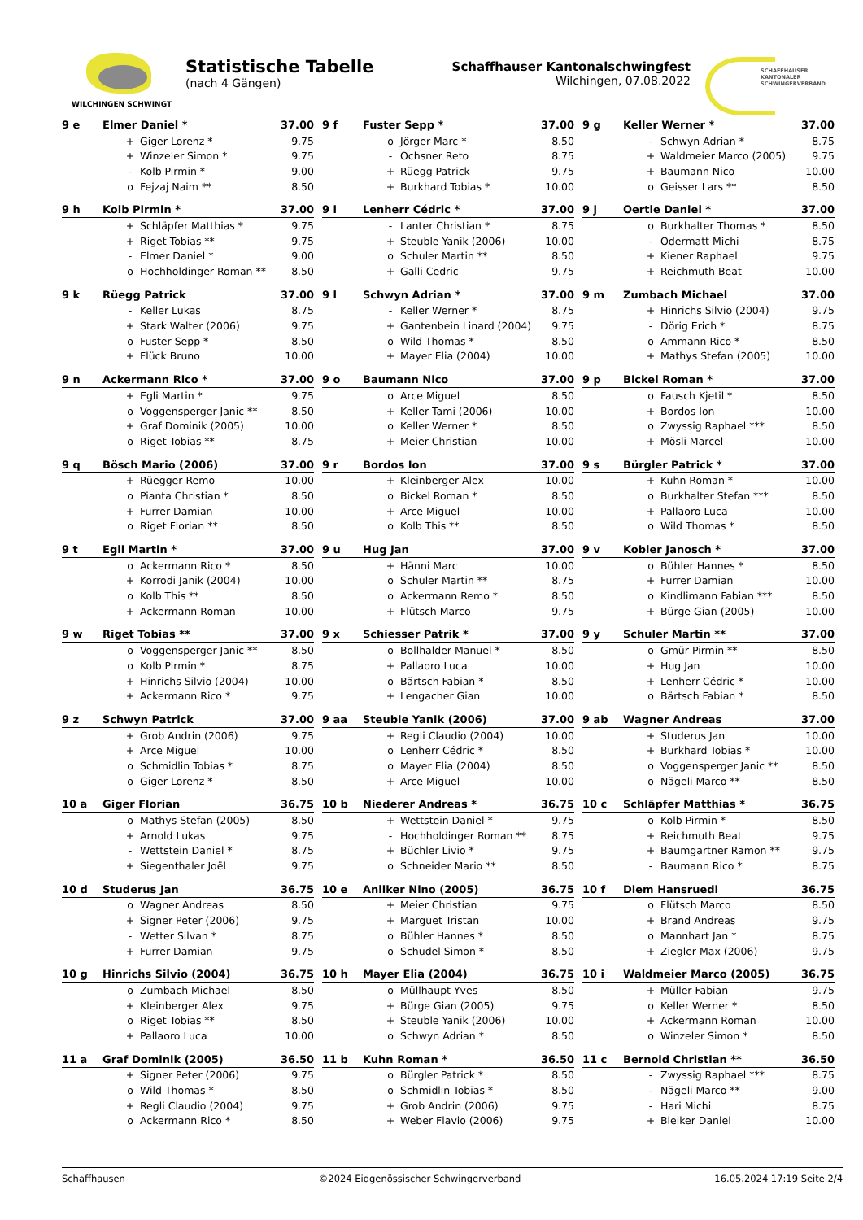WILCHINGEN SCHWINGT
Statistische Tabelle
(nach 4 Gängen)
Schaffhauser Kantonalschwingfest
Wilchingen, 07.08.2022
SCHAFFHAUSER KANTONALER
SCHWINGERVERBAND
| 9 e | Elmer Daniel * | | 37.00 |
| --- | --- | --- | --- |
| | + | Giger Lorenz * | 9.75 |
| | + | Winzeler Simon * | 9.75 |
| | - | Kolb Pirmin * | 9.00 |
| | o | Fejzaj Naim ** | 8.50 |
| 9 f | Fuster Sepp * | | 37.00 |
| --- | --- | --- | --- |
| | o | Jörger Marc * | 8.50 |
| | - | Ochsner Reto | 8.75 |
| | + | Rüegg Patrick | 9.75 |
| | + | Burkhard Tobias * | 10.00 |
| 9 g | Keller Werner * | | 37.00 |
| --- | --- | --- | --- |
| | - | Schwyn Adrian * | 8.75 |
| | + | Waldmeier Marco (2005) | 9.75 |
| | + | Baumann Nico | 10.00 |
| | o | Geisser Lars ** | 8.50 |
| 9 h | Kolb Pirmin * | | 37.00 |
| --- | --- | --- | --- |
| | + | Schläpfer Matthias * | 9.75 |
| | + | Riget Tobias ** | 9.75 |
| | - | Elmer Daniel * | 9.00 |
| | o | Hochholdinger Roman ** | 8.50 |
| 9 i | Lenherr Cédric * | | 37.00 |
| --- | --- | --- | --- |
| | - | Lanter Christian * | 8.75 |
| | + | Steuble Yanik (2006) | 10.00 |
| | o | Schuler Martin ** | 8.50 |
| | + | Galli Cedric | 9.75 |
| 9 j | Oertle Daniel * | | 37.00 |
| --- | --- | --- | --- |
| | o | Burkhalter Thomas * | 8.50 |
| | - | Odermatt Michi | 8.75 |
| | + | Kiener Raphael | 9.75 |
| | + | Reichmuth Beat | 10.00 |
| 9 k | Rüegg Patrick | | 37.00 |
| --- | --- | --- | --- |
| | - | Keller Lukas | 8.75 |
| | + | Stark Walter (2006) | 9.75 |
| | o | Fuster Sepp * | 8.50 |
| | + | Flück Bruno | 10.00 |
| 9 l | Schwyn Adrian * | | 37.00 |
| --- | --- | --- | --- |
| | - | Keller Werner * | 8.75 |
| | + | Gantenbein Linard (2004) | 9.75 |
| | o | Wild Thomas * | 8.50 |
| | + | Mayer Elia (2004) | 10.00 |
| 9 m | Zumbach Michael | | 37.00 |
| --- | --- | --- | --- |
| | + | Hinrichs Silvio (2004) | 9.75 |
| | - | Dörig Erich * | 8.75 |
| | o | Ammann Rico * | 8.50 |
| | + | Mathys Stefan (2005) | 10.00 |
| 9 n | Ackermann Rico * | | 37.00 |
| --- | --- | --- | --- |
| | + | Egli Martin * | 9.75 |
| | o | Voggensperger Janic ** | 8.50 |
| | + | Graf Dominik (2005) | 10.00 |
| | o | Riget Tobias ** | 8.75 |
| 9 o | Baumann Nico | | 37.00 |
| --- | --- | --- | --- |
| | o | Arce Miguel | 8.50 |
| | + | Keller Tami (2006) | 10.00 |
| | o | Keller Werner * | 8.50 |
| | + | Meier Christian | 10.00 |
| 9 p | Bickel Roman * | | 37.00 |
| --- | --- | --- | --- |
| | o | Fausch Kjetil * | 8.50 |
| | + | Bordos Ion | 10.00 |
| | o | Zwyssig Raphael *** | 8.50 |
| | + | Mösli Marcel | 10.00 |
| 9 q | Bösch Mario (2006) | | 37.00 |
| --- | --- | --- | --- |
| | + | Rüegger Remo | 10.00 |
| | o | Pianta Christian * | 8.50 |
| | + | Furrer Damian | 10.00 |
| | o | Riget Florian ** | 8.50 |
| 9 r | Bordos Ion | | 37.00 |
| --- | --- | --- | --- |
| | + | Kleinberger Alex | 10.00 |
| | o | Bickel Roman * | 8.50 |
| | + | Arce Miguel | 10.00 |
| | o | Kolb This ** | 8.50 |
| 9 s | Bürgler Patrick * | | 37.00 |
| --- | --- | --- | --- |
| | + | Kuhn Roman * | 10.00 |
| | o | Burkhalter Stefan *** | 8.50 |
| | + | Pallaoro Luca | 10.00 |
| | o | Wild Thomas * | 8.50 |
| 9 t | Egli Martin * | | 37.00 |
| --- | --- | --- | --- |
| | o | Ackermann Rico * | 8.50 |
| | + | Korrodi Janik (2004) | 10.00 |
| | o | Kolb This ** | 8.50 |
| | + | Ackermann Roman | 10.00 |
| 9 u | Hug Jan | | 37.00 |
| --- | --- | --- | --- |
| | + | Hänni Marc | 10.00 |
| | o | Schuler Martin ** | 8.75 |
| | o | Ackermann Remo * | 8.50 |
| | + | Flütsch Marco | 9.75 |
| 9 v | Kobler Janosch * | | 37.00 |
| --- | --- | --- | --- |
| | o | Bühler Hannes * | 8.50 |
| | + | Furrer Damian | 10.00 |
| | o | Kindlimann Fabian *** | 8.50 |
| | + | Bürge Gian (2005) | 10.00 |
| 9 w | Riget Tobias ** | | 37.00 |
| --- | --- | --- | --- |
| | o | Voggensperger Janic ** | 8.50 |
| | o | Kolb Pirmin * | 8.75 |
| | + | Hinrichs Silvio (2004) | 10.00 |
| | + | Ackermann Rico * | 9.75 |
| 9 x | Schiesser Patrik * | | 37.00 |
| --- | --- | --- | --- |
| | o | Bollhalder Manuel * | 8.50 |
| | + | Pallaoro Luca | 10.00 |
| | o | Bärtsch Fabian * | 8.50 |
| | + | Lengacher Gian | 10.00 |
| 9 y | Schuler Martin ** | | 37.00 |
| --- | --- | --- | --- |
| | o | Gmür Pirmin ** | 8.50 |
| | + | Hug Jan | 10.00 |
| | + | Lenherr Cédric * | 10.00 |
| | o | Bärtsch Fabian * | 8.50 |
| 9 z | Schwyn Patrick | | 37.00 |
| --- | --- | --- | --- |
| | + | Grob Andrin (2006) | 9.75 |
| | + | Arce Miguel | 10.00 |
| | o | Schmidlin Tobias * | 8.75 |
| | o | Giger Lorenz * | 8.50 |
| 9 aa | Steuble Yanik (2006) | | 37.00 |
| --- | --- | --- | --- |
| | + | Regli Claudio (2004) | 10.00 |
| | o | Lenherr Cédric * | 8.50 |
| | o | Mayer Elia (2004) | 8.50 |
| | + | Arce Miguel | 10.00 |
| 9 ab | Wagner Andreas | | 37.00 |
| --- | --- | --- | --- |
| | + | Studerus Jan | 10.00 |
| | + | Burkhard Tobias * | 10.00 |
| | o | Voggensperger Janic ** | 8.50 |
| | o | Nägeli Marco ** | 8.50 |
| 10 a | Giger Florian | | 36.75 |
| --- | --- | --- | --- |
| | o | Mathys Stefan (2005) | 8.50 |
| | + | Arnold Lukas | 9.75 |
| | - | Wettstein Daniel * | 8.75 |
| | + | Siegenthaler Joël | 9.75 |
| 10 b | Niederer Andreas * | | 36.75 |
| --- | --- | --- | --- |
| | + | Wettstein Daniel * | 9.75 |
| | - | Hochholdinger Roman ** | 8.75 |
| | + | Büchler Livio * | 9.75 |
| | o | Schneider Mario ** | 8.50 |
| 10 c | Schläpfer Matthias * | | 36.75 |
| --- | --- | --- | --- |
| | o | Kolb Pirmin * | 8.50 |
| | + | Reichmuth Beat | 9.75 |
| | + | Baumgartner Ramon ** | 9.75 |
| | - | Baumann Rico * | 8.75 |
| 10 d | Studerus Jan | | 36.75 |
| --- | --- | --- | --- |
| | o | Wagner Andreas | 8.50 |
| | + | Signer Peter (2006) | 9.75 |
| | - | Wetter Silvan * | 8.75 |
| | + | Furrer Damian | 9.75 |
| 10 e | Anliker Nino (2005) | | 36.75 |
| --- | --- | --- | --- |
| | + | Meier Christian | 9.75 |
| | + | Marguet Tristan | 10.00 |
| | o | Bühler Hannes * | 8.50 |
| | o | Schudel Simon * | 8.50 |
| 10 f | Diem Hansruedi | | 36.75 |
| --- | --- | --- | --- |
| | o | Flütsch Marco | 8.50 |
| | + | Brand Andreas | 9.75 |
| | o | Mannhart Jan * | 8.75 |
| | + | Ziegler Max (2006) | 9.75 |
| 10 g | Hinrichs Silvio (2004) | | 36.75 |
| --- | --- | --- | --- |
| | o | Zumbach Michael | 8.50 |
| | + | Kleinberger Alex | 9.75 |
| | o | Riget Tobias ** | 8.50 |
| | + | Pallaoro Luca | 10.00 |
| 10 h | Mayer Elia (2004) | | 36.75 |
| --- | --- | --- | --- |
| | o | Müllhaupt Yves | 8.50 |
| | + | Bürge Gian (2005) | 9.75 |
| | + | Steuble Yanik (2006) | 10.00 |
| | o | Schwyn Adrian * | 8.50 |
| 10 i | Waldmeier Marco (2005) | | 36.75 |
| --- | --- | --- | --- |
| | + | Müller Fabian | 9.75 |
| | o | Keller Werner * | 8.50 |
| | + | Ackermann Roman | 10.00 |
| | o | Winzeler Simon * | 8.50 |
| 11 a | Graf Dominik (2005) | | 36.50 |
| --- | --- | --- | --- |
| | + | Signer Peter (2006) | 9.75 |
| | o | Wild Thomas * | 8.50 |
| | + | Regli Claudio (2004) | 9.75 |
| | o | Ackermann Rico * | 8.50 |
| 11 b | Kuhn Roman * | | 36.50 |
| --- | --- | --- | --- |
| | o | Bürgler Patrick * | 8.50 |
| | o | Schmidlin Tobias * | 8.50 |
| | + | Grob Andrin (2006) | 9.75 |
| | + | Weber Flavio (2006) | 9.75 |
| 11 c | Bernold Christian ** | | 36.50 |
| --- | --- | --- | --- |
| | - | Zwyssig Raphael *** | 8.75 |
| | - | Nägeli Marco ** | 9.00 |
| | - | Hari Michi | 8.75 |
| | + | Bleiker Daniel | 10.00 |
Schaffhausen ©2024 Eidgenössischer Schwingerverband 16.05.2024 17:19 Seite 2/4